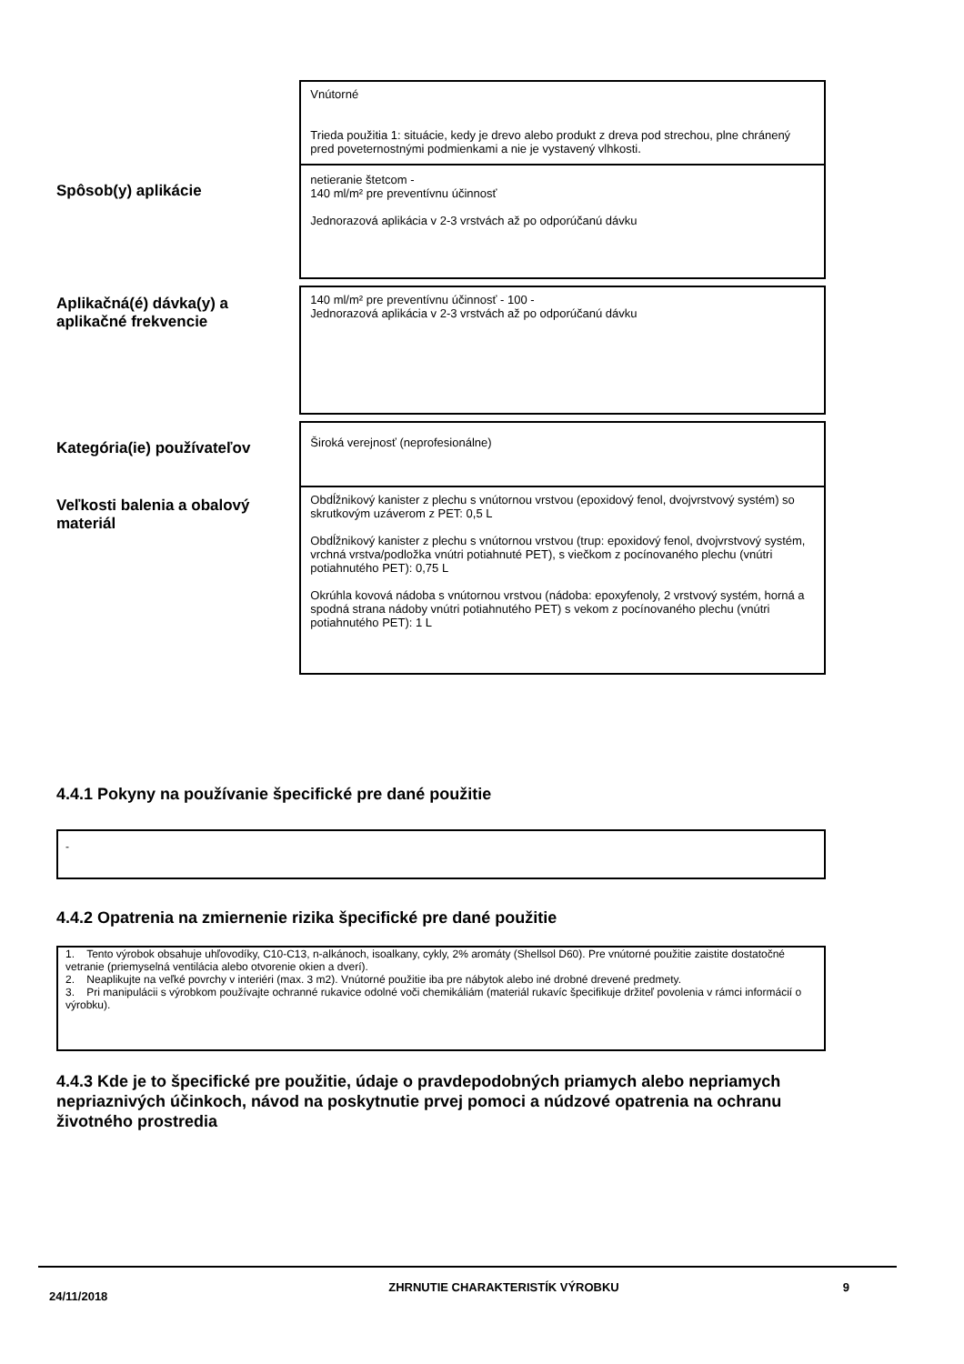Vnútorné
Trieda použitia 1: situácie, kedy je drevo alebo produkt z dreva pod strechou, plne chránený pred poveternostnými podmienkami a nie je vystavený vlhkosti.
Spôsob(y) aplikácie
netieranie štetcom -
140 ml/m² pre preventívnu účinnosť
Jednorazová aplikácia v 2-3 vrstvách až po odporúčanú dávku
Aplikačná(é) dávka(y) a aplikačné frekvencie
140 ml/m² pre preventívnu účinnosť - 100 -
Jednorazová aplikácia v 2-3 vrstvách až po odporúčanú dávku
Kategória(ie) používateľov
Široká verejnosť (neprofesionálne)
Veľkosti balenia a obalový materiál
Obdĺžnikový kanister z plechu s vnútornou vrstvou (epoxidový fenol, dvojvrstvový systém) so skrutkovým uzáverom z PET: 0,5 L
Obdĺžnikový kanister z plechu s vnútornou vrstvou (trup: epoxidový fenol, dvojvrstvový systém, vrchná vrstva/podložka vnútri potiahnuté PET), s viečkom z pocínovaného plechu (vnútri potiahnutého PET): 0,75 L
Okrúhla kovová nádoba s vnútornou vrstvou (nádoba: epoxyfenoly, 2 vrstvový systém, horná a spodná strana nádoby vnútri potiahnutého PET) s vekom z pocínovaného plechu (vnútri potiahnutého PET): 1 L
4.4.1 Pokyny na používanie špecifické pre dané použitie
-
4.4.2 Opatrenia na zmiernenie rizika špecifické pre dané použitie
1. Tento výrobok obsahuje uhľovodíky, C10-C13, n-alkánoch, isoalkany, cykly, 2% aromáty (Shellsol D60). Pre vnútorné použitie zaistite dostatočné vetranie (priemyselná ventilácia alebo otvorenie okien a dverí).
2. Neaplikujte na veľké povrchy v interiéri (max. 3 m2). Vnútorné použitie iba pre nábytok alebo iné drobné drevené predmety.
3. Pri manipulácii s výrobkom používajte ochranné rukavice odolné voči chemikáliám (materiál rukavíc špecifikuje držiteľ povolenia v rámci informácií o výrobku).
4.4.3 Kde je to špecifické pre použitie, údaje o pravdepodobných priamych alebo nepriamych nepriaznivých účinkoch, návod na poskytnutie prvej pomoci a núdzové opatrenia na ochranu životného prostredia
24/11/2018
ZHRNUTIE CHARAKTERISTÍK VÝROBKU 9